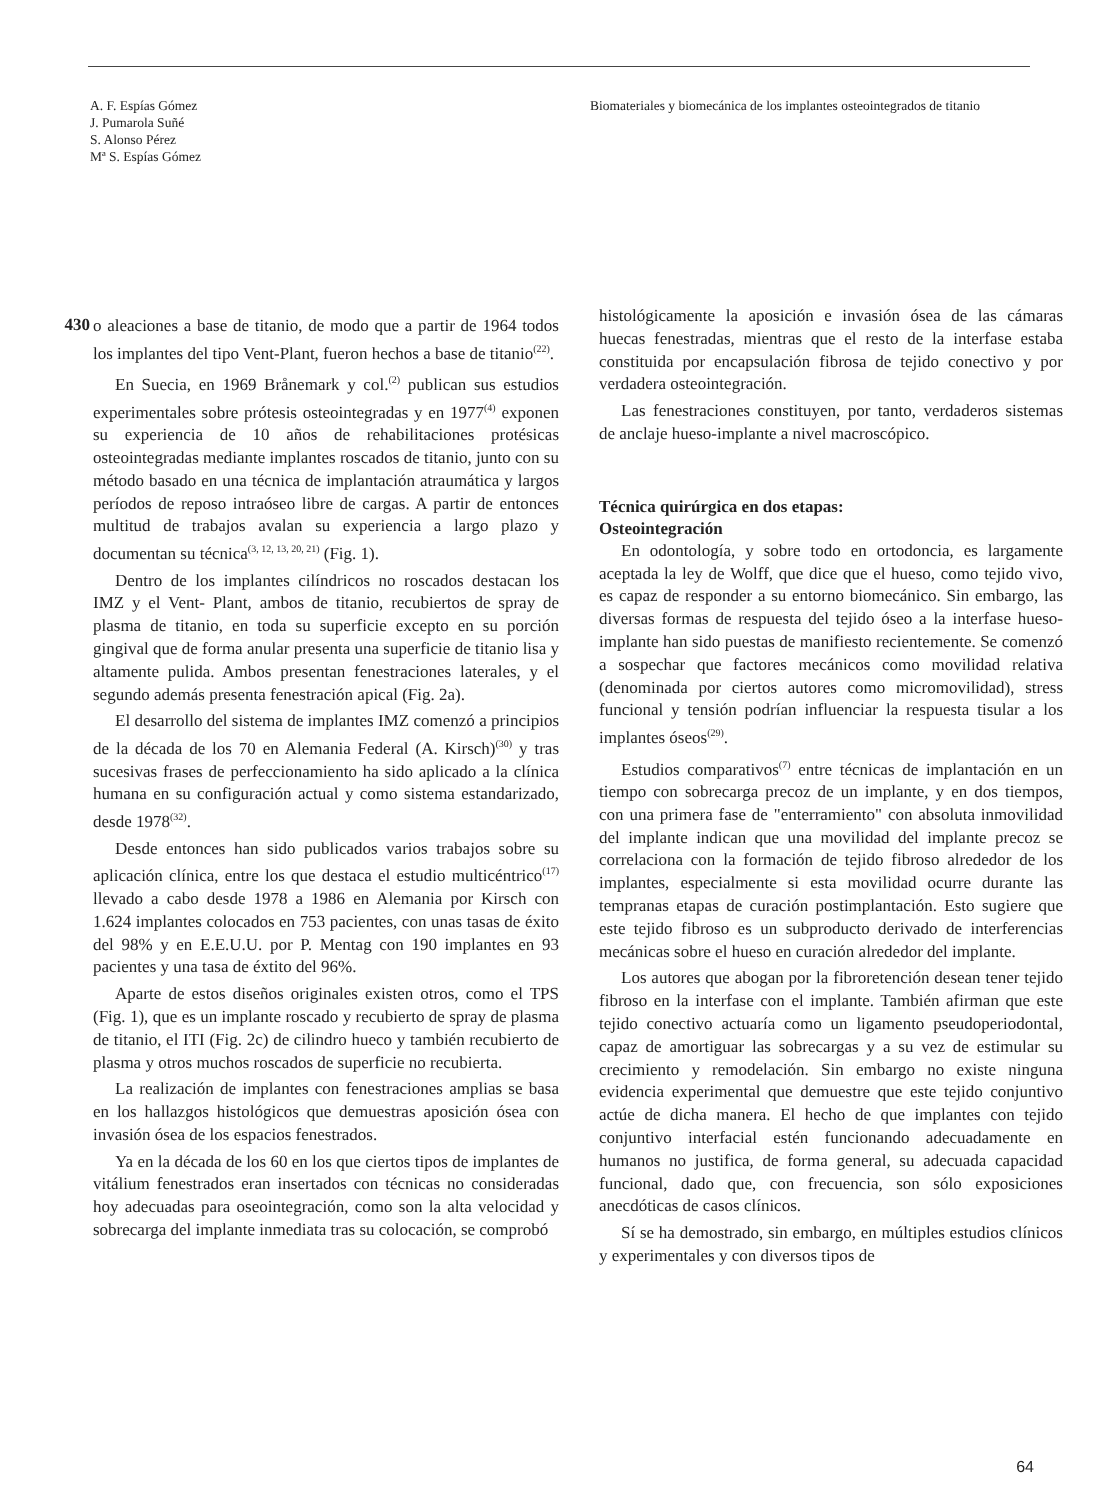A. F. Espías Gómez
J. Pumarola Suñé
S. Alonso Pérez
Mª S. Espías Gómez
Biomateriales y biomecánica de los implantes osteointegrados de titanio
430
o aleaciones a base de titanio, de modo que a partir de 1964 todos los implantes del tipo Vent-Plant, fueron hechos a base de titanio<sup>(22)</sup>.
En Suecia, en 1969 Brånemark y col.<sup>(2)</sup> publican sus estudios experimentales sobre prótesis osteointegradas y en 1977<sup>(4)</sup> exponen su experiencia de 10 años de rehabilitaciones protésicas osteointegradas mediante implantes roscados de titanio, junto con su método basado en una técnica de implantación atraumática y largos períodos de reposo intraóseo libre de cargas. A partir de entonces multitud de trabajos avalan su experiencia a largo plazo y documentan su técnica<sup>(3, 12, 13, 20, 21)</sup> (Fig. 1).
Dentro de los implantes cilíndricos no roscados destacan los IMZ y el Vent- Plant, ambos de titanio, recubiertos de spray de plasma de titanio, en toda su superficie excepto en su porción gingival que de forma anular presenta una superficie de titanio lisa y altamente pulida. Ambos presentan fenestraciones laterales, y el segundo además presenta fenestración apical (Fig. 2a).
El desarrollo del sistema de implantes IMZ comenzó a principios de la década de los 70 en Alemania Federal (A. Kirsch)<sup>(30)</sup> y tras sucesivas frases de perfeccionamiento ha sido aplicado a la clínica humana en su configuración actual y como sistema estandarizado, desde 1978<sup>(32)</sup>.
Desde entonces han sido publicados varios trabajos sobre su aplicación clínica, entre los que destaca el estudio multicéntrico<sup>(17)</sup> llevado a cabo desde 1978 a 1986 en Alemania por Kirsch con 1.624 implantes colocados en 753 pacientes, con unas tasas de éxito del 98% y en E.E.U.U. por P. Mentag con 190 implantes en 93 pacientes y una tasa de éxtito del 96%.
Aparte de estos diseños originales existen otros, como el TPS (Fig. 1), que es un implante roscado y recubierto de spray de plasma de titanio, el ITI (Fig. 2c) de cilindro hueco y también recubierto de plasma y otros muchos roscados de superficie no recubierta.
La realización de implantes con fenestraciones amplias se basa en los hallazgos histológicos que demuestras aposición ósea con invasión ósea de los espacios fenestrados.
Ya en la década de los 60 en los que ciertos tipos de implantes de vitálium fenestrados eran insertados con técnicas no consideradas hoy adecuadas para oseointegración, como son la alta velocidad y sobrecarga del implante inmediata tras su colocación, se comprobó
histológicamente la aposición e invasión ósea de las cámaras huecas fenestradas, mientras que el resto de la interfase estaba constituida por encapsulación fibrosa de tejido conectivo y por verdadera osteointegración.
Las fenestraciones constituyen, por tanto, verdaderos sistemas de anclaje hueso-implante a nivel macroscópico.
Técnica quirúrgica en dos etapas:
Osteointegración
En odontología, y sobre todo en ortodoncia, es largamente aceptada la ley de Wolff, que dice que el hueso, como tejido vivo, es capaz de responder a su entorno biomecánico. Sin embargo, las diversas formas de respuesta del tejido óseo a la interfase hueso-implante han sido puestas de manifiesto recientemente. Se comenzó a sospechar que factores mecánicos como movilidad relativa (denominada por ciertos autores como micromovilidad), stress funcional y tensión podrían influenciar la respuesta tisular a los implantes óseos<sup>(29)</sup>.
Estudios comparativos<sup>(7)</sup> entre técnicas de implantación en un tiempo con sobrecarga precoz de un implante, y en dos tiempos, con una primera fase de "enterramiento" con absoluta inmovilidad del implante indican que una movilidad del implante precoz se correlaciona con la formación de tejido fibroso alrededor de los implantes, especialmente si esta movilidad ocurre durante las tempranas etapas de curación postimplantación. Esto sugiere que este tejido fibroso es un subproducto derivado de interferencias mecánicas sobre el hueso en curación alrededor del implante.
Los autores que abogan por la fibroretención desean tener tejido fibroso en la interfase con el implante. También afirman que este tejido conectivo actuaría como un ligamento pseudoperiodontal, capaz de amortiguar las sobrecargas y a su vez de estimular su crecimiento y remodelación. Sin embargo no existe ninguna evidencia experimental que demuestre que este tejido conjuntivo actúe de dicha manera. El hecho de que implantes con tejido conjuntivo interfacial estén funcionando adecuadamente en humanos no justifica, de forma general, su adecuada capacidad funcional, dado que, con frecuencia, son sólo exposiciones anecdóticas de casos clínicos.
Sí se ha demostrado, sin embargo, en múltiples estudios clínicos y experimentales y con diversos tipos de
64